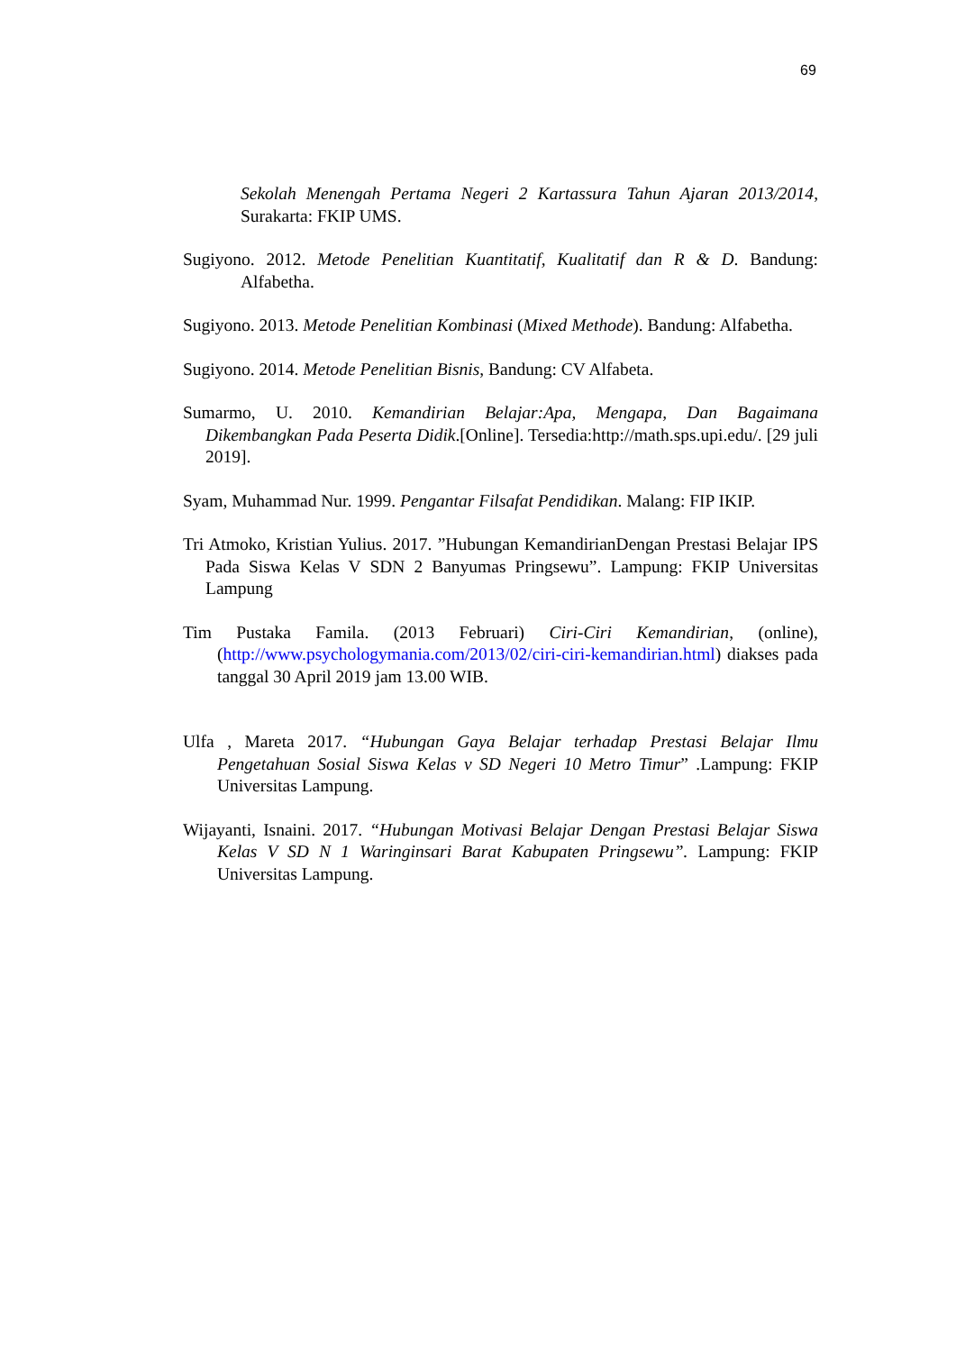69
Sekolah Menengah Pertama Negeri 2 Kartassura Tahun Ajaran 2013/2014, Surakarta: FKIP UMS.
Sugiyono. 2012. Metode Penelitian Kuantitatif, Kualitatif dan R & D. Bandung: Alfabetha.
Sugiyono. 2013. Metode Penelitian Kombinasi (Mixed Methode). Bandung: Alfabetha.
Sugiyono. 2014. Metode Penelitian Bisnis, Bandung: CV Alfabeta.
Sumarmo, U. 2010. Kemandirian Belajar:Apa, Mengapa, Dan Bagaimana Dikembangkan Pada Peserta Didik.[Online]. Tersedia:http://math.sps.upi.edu/. [29 juli 2019].
Syam, Muhammad Nur. 1999. Pengantar Filsafat Pendidikan. Malang: FIP IKIP.
Tri Atmoko, Kristian Yulius. 2017. ”Hubungan KemandirianDengan Prestasi Belajar IPS Pada Siswa Kelas V SDN 2 Banyumas Pringsewu”. Lampung: FKIP Universitas Lampung
Tim Pustaka Famila. (2013 Februari) Ciri-Ciri Kemandirian, (online), (http://www.psychologymania.com/2013/02/ciri-ciri-kemandirian.html) diakses pada tanggal 30 April 2019 jam 13.00 WIB.
Ulfa , Mareta 2017. “Hubungan Gaya Belajar terhadap Prestasi Belajar Ilmu Pengetahuan Sosial Siswa Kelas v SD Negeri 10 Metro Timur” .Lampung: FKIP Universitas Lampung.
Wijayanti, Isnaini. 2017. “Hubungan Motivasi Belajar Dengan Prestasi Belajar Siswa Kelas V SD N 1 Waringinsari Barat Kabupaten Pringsewu”. Lampung: FKIP Universitas Lampung.